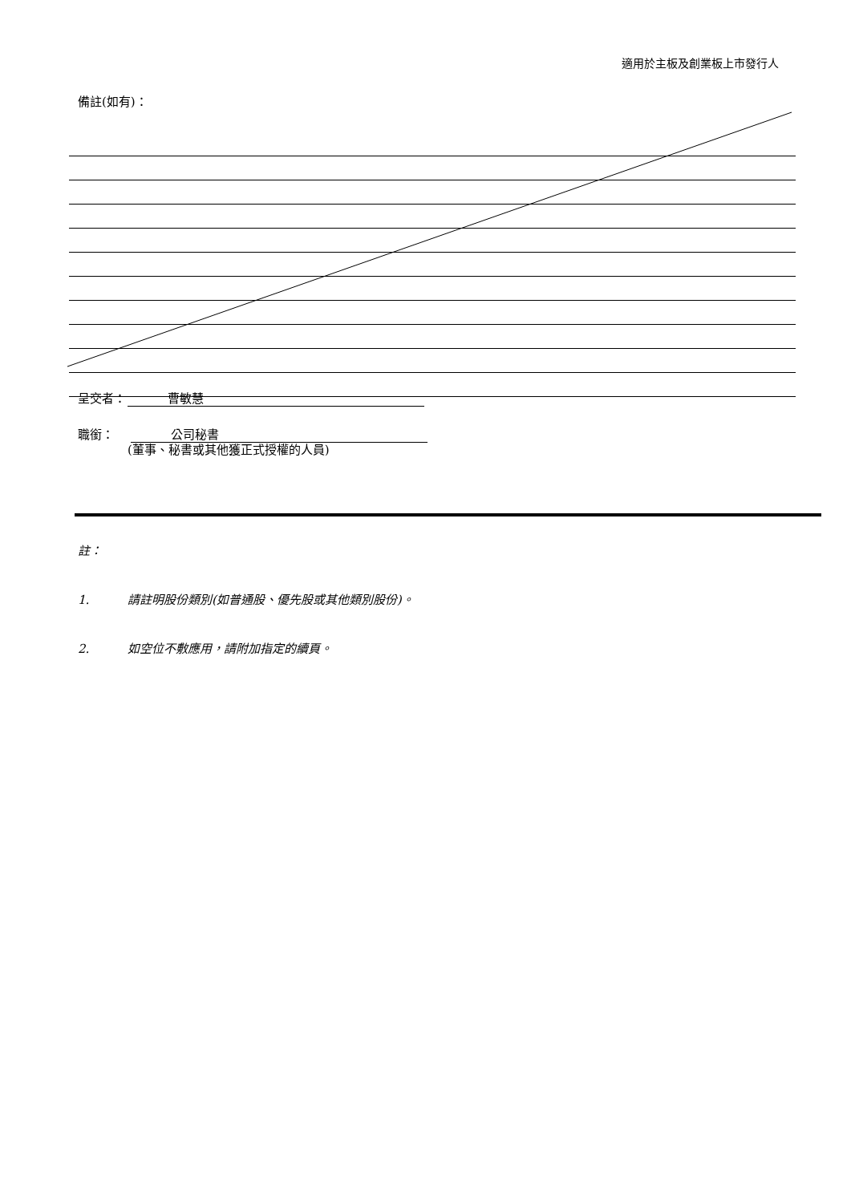適用於主板及創業板上市發行人
備註(如有)：
呈交者： 曹敏慧
職銜： 公司秘書
(董事、秘書或其他獲正式授權的人員)
註：
1. 請註明股份類別(如普通股、優先股或其他類別股份)。
2. 如空位不敷應用，請附加指定的續頁。